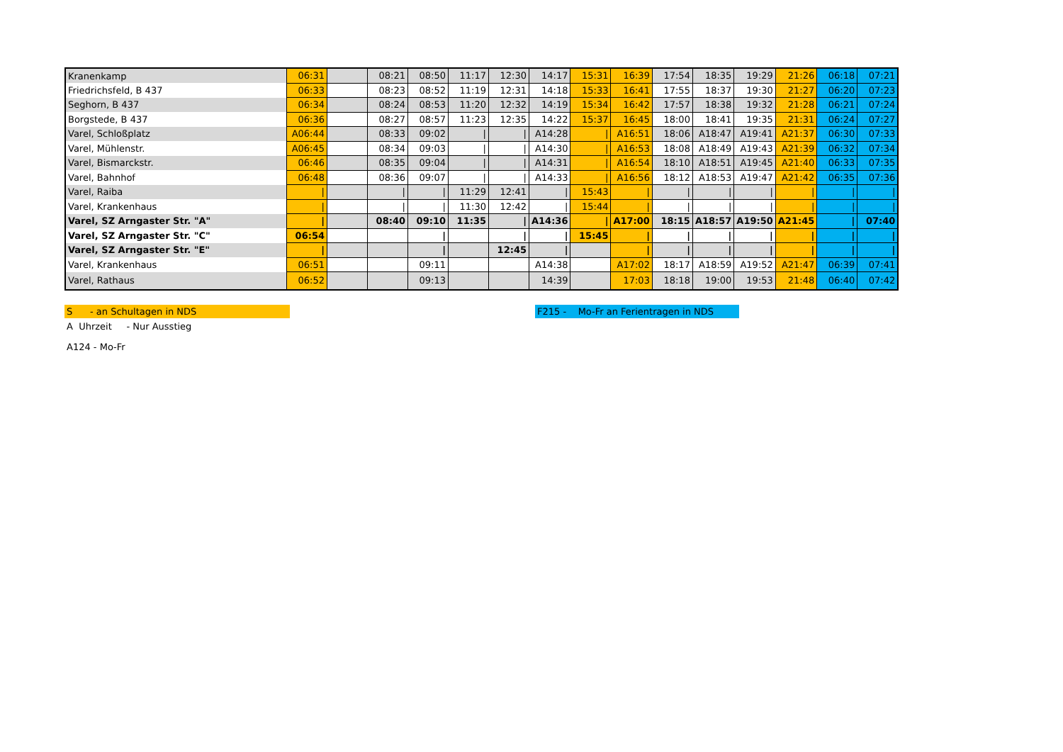| Kranenkamp | 06:31 | | 08:21 | 08:50 | 11:17 | 12:30 | 14:17 | 15:31 | 16:39 | 17:54 | 18:35 | 19:29 | 21:26 | 06:18 | 07:21 |
| Friedrichsfeld, B 437 | 06:33 | | 08:23 | 08:52 | 11:19 | 12:31 | 14:18 | 15:33 | 16:41 | 17:55 | 18:37 | 19:30 | 21:27 | 06:20 | 07:23 |
| Seghorn, B 437 | 06:34 | | 08:24 | 08:53 | 11:20 | 12:32 | 14:19 | 15:34 | 16:42 | 17:57 | 18:38 | 19:32 | 21:28 | 06:21 | 07:24 |
| Borgstede, B 437 | 06:36 | | 08:27 | 08:57 | 11:23 | 12:35 | 14:22 | 15:37 | 16:45 | 18:00 | 18:41 | 19:35 | 21:31 | 06:24 | 07:27 |
| Varel, Schloßplatz | A06:44 | | 08:33 | 09:02 | / | / | A14:28 | / | A16:51 | 18:06 | A18:47 | A19:41 | A21:37 | 06:30 | 07:33 |
| Varel, Mühlenstr. | A06:45 | | 08:34 | 09:03 | / | / | A14:30 | / | A16:53 | 18:08 | A18:49 | A19:43 | A21:39 | 06:32 | 07:34 |
| Varel, Bismarckstr. | 06:46 | | 08:35 | 09:04 | / | / | A14:31 | / | A16:54 | 18:10 | A18:51 | A19:45 | A21:40 | 06:33 | 07:35 |
| Varel, Bahnhof | 06:48 | | 08:36 | 09:07 | / | / | A14:33 | / | A16:56 | 18:12 | A18:53 | A19:47 | A21:42 | 06:35 | 07:36 |
| Varel, Raiba | / | | / | / | 11:29 | 12:41 | / | 15:43 | / | / | / | / | / | / | / |
| Varel, Krankenhaus | / | | / | / | 11:30 | 12:42 | / | 15:44 | / | / | / | / | / | / | / |
| Varel, SZ Arngaster Str. "A" | / | | 08:40 | 09:10 | 11:35 | / | A14:36 | / | A17:00 | 18:15 | A18:57 | A19:50 | A21:45 | / | 07:40 |
| Varel, SZ Arngaster Str. "C" | 06:54 | | | / | | / | / | 15:45 | / | / | / | / | / | / | / |
| Varel, SZ Arngaster Str. "E" | / | | | / | | 12:45 | / | | / | / | / | / | / | / | / |
| Varel, Krankenhaus | 06:51 | | | 09:11 | | | A14:38 | | A17:02 | 18:17 | A18:59 | A19:52 | A21:47 | 06:39 | 07:41 |
| Varel, Rathaus | 06:52 | | | 09:13 | | | 14:39 | | 17:03 | 18:18 | 19:00 | 19:53 | 21:48 | 06:40 | 07:42 |
S - an Schultagen in NDS F215 - Mo-Fr an Ferientragen in NDS
A Uhrzeit - Nur Ausstieg
A124 - Mo-Fr